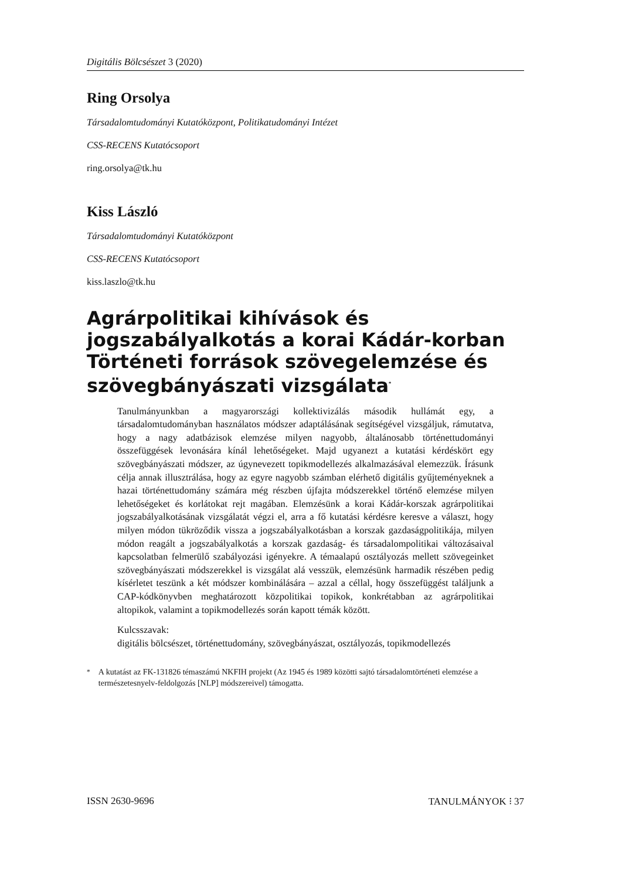Digitális Bölcsészet 3 (2020)
Ring Orsolya
Társadalomtudományi Kutatóközpont, Politikatudományi Intézet
CSS-RECENS Kutatócsoport
ring.orsolya@tk.hu
Kiss László
Társadalomtudományi Kutatóközpont
CSS-RECENS Kutatócsoport
kiss.laszlo@tk.hu
Agrárpolitikai kihívások és jogszabályalkotás a korai Kádár-korban Történeti források szövegelemzése és szövegbányászati vizsgálata<sup>*</sup>
Tanulmányunkban a magyarországi kollektivizálás második hullámát egy, a társadalomtudományban használatos módszer adaptálásának segítségével vizsgáljuk, rámutatva, hogy a nagy adatbázisok elemzése milyen nagyobb, általánosabb történettudományi összefüggések levonására kínál lehetőségeket. Majd ugyanezt a kutatási kérdéskört egy szövegbányászati módszer, az úgynevezett topikmodellezés alkalmazásával elemezzük. Írásunk célja annak illusztrálása, hogy az egyre nagyobb számban elérhető digitális gyűjteményeknek a hazai történettudomány számára még részben újfajta módszerekkel történő elemzése milyen lehetőségeket és korlátokat rejt magában. Elemzésünk a korai Kádár-korszak agrárpolitikai jogszabályalkotásának vizsgálatát végzi el, arra a fő kutatási kérdésre keresve a választ, hogy milyen módon tükröződik vissza a jogszabályalkotásban a korszak gazdaságpolitikája, milyen módon reagált a jogszabályalkotás a korszak gazdaság- és társadalompolitikai változásaival kapcsolatban felmerülő szabályozási igényekre. A témaalapú osztályozás mellett szövegeinket szövegbányászati módszerekkel is vizsgálat alá vesszük, elemzésünk harmadik részében pedig kísérletet teszünk a két módszer kombinálására – azzal a céllal, hogy összefüggést találjunk a CAP-kódkönyvben meghatározott közpolitikai topikok, konkrétabban az agrárpolitikai altopikok, valamint a topikmodellezés során kapott témák között.
Kulcsszavak:
digitális bölcsészet, történettudomány, szövegbányászat, osztályozás, topikmodellezés
<sup>*</sup> A kutatást az FK-131826 témaszámú NKFIH projekt (Az 1945 és 1989 közötti sajtó társadalomtörténeti elemzése a természetesnyelv-feldolgozás [NLP] módszereivel) támogatta.
ISSN 2630-9696 TANULMÁNYOK ⁝ 37